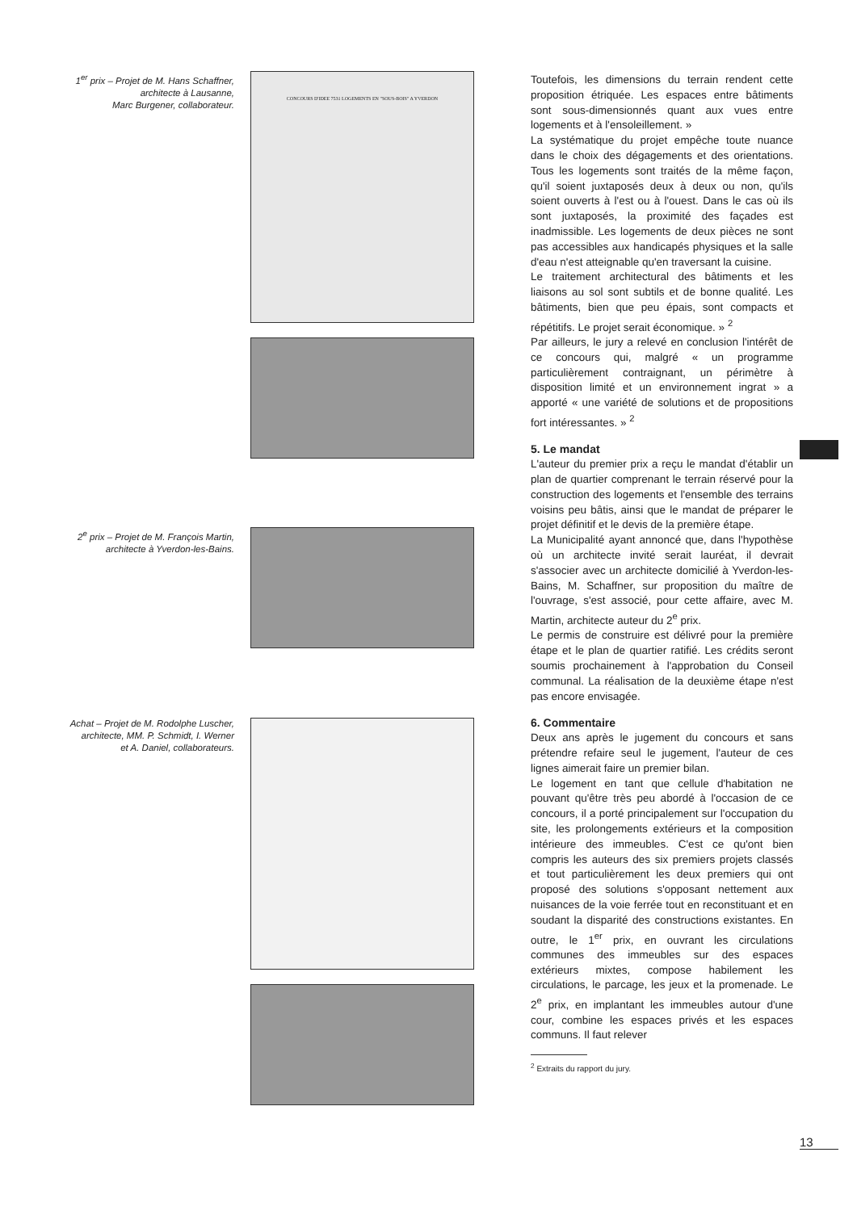1<sup>er</sup> prix – Projet de M. Hans Schaffner,
architecte à Lausanne,
Marc Burgener, collaborateur.
CONCOURS D'IDEE 7531 LOGEMENTS EN "SOUS-BOIS" A YVERDON
2<sup>e</sup> prix – Projet de M. François Martin,
architecte à Yverdon-les-Bains.
Achat – Projet de M. Rodolphe Luscher,
architecte, MM. P. Schmidt, I. Werner
et A. Daniel, collaborateurs.
Toutefois, les dimensions du terrain rendent cette proposition étriquée. Les espaces entre bâtiments sont sous-dimensionnés quant aux vues entre logements et à l'ensoleillement. »
La systématique du projet empêche toute nuance dans le choix des dégagements et des orientations. Tous les logements sont traités de la même façon, qu'il soient juxtaposés deux à deux ou non, qu'ils soient ouverts à l'est ou à l'ouest. Dans le cas où ils sont juxtaposés, la proximité des façades est inadmissible. Les logements de deux pièces ne sont pas accessibles aux handicapés physiques et la salle d'eau n'est atteignable qu'en traversant la cuisine.
Le traitement architectural des bâtiments et les liaisons au sol sont subtils et de bonne qualité. Les bâtiments, bien que peu épais, sont compacts et répétitifs. Le projet serait économique. » <sup>2</sup>
Par ailleurs, le jury a relevé en conclusion l'intérêt de ce concours qui, malgré « un programme particulièrement contraignant, un périmètre à disposition limité et un environnement ingrat » a apporté « une variété de solutions et de propositions fort intéressantes. » <sup>2</sup>
5. Le mandat
L'auteur du premier prix a reçu le mandat d'établir un plan de quartier comprenant le terrain réservé pour la construction des logements et l'ensemble des terrains voisins peu bâtis, ainsi que le mandat de préparer le projet définitif et le devis de la première étape.
La Municipalité ayant annoncé que, dans l'hypothèse où un architecte invité serait lauréat, il devrait s'associer avec un architecte domicilié à Yverdon-les-Bains, M. Schaffner, sur proposition du maître de l'ouvrage, s'est associé, pour cette affaire, avec M. Martin, architecte auteur du 2<sup>e</sup> prix.
Le permis de construire est délivré pour la première étape et le plan de quartier ratifié. Les crédits seront soumis prochainement à l'approbation du Conseil communal. La réalisation de la deuxième étape n'est pas encore envisagée.
6. Commentaire
Deux ans après le jugement du concours et sans prétendre refaire seul le jugement, l'auteur de ces lignes aimerait faire un premier bilan.
Le logement en tant que cellule d'habitation ne pouvant qu'être très peu abordé à l'occasion de ce concours, il a porté principalement sur l'occupation du site, les prolongements extérieurs et la composition intérieure des immeubles. C'est ce qu'ont bien compris les auteurs des six premiers projets classés et tout particulièrement les deux premiers qui ont proposé des solutions s'opposant nettement aux nuisances de la voie ferrée tout en reconstituant et en soudant la disparité des constructions existantes. En outre, le 1<sup>er</sup> prix, en ouvrant les circulations communes des immeubles sur des espaces extérieurs mixtes, compose habilement les circulations, le parcage, les jeux et la promenade. Le 2<sup>e</sup> prix, en implantant les immeubles autour d'une cour, combine les espaces privés et les espaces communs. Il faut relever
<sup>2</sup> Extraits du rapport du jury.
13